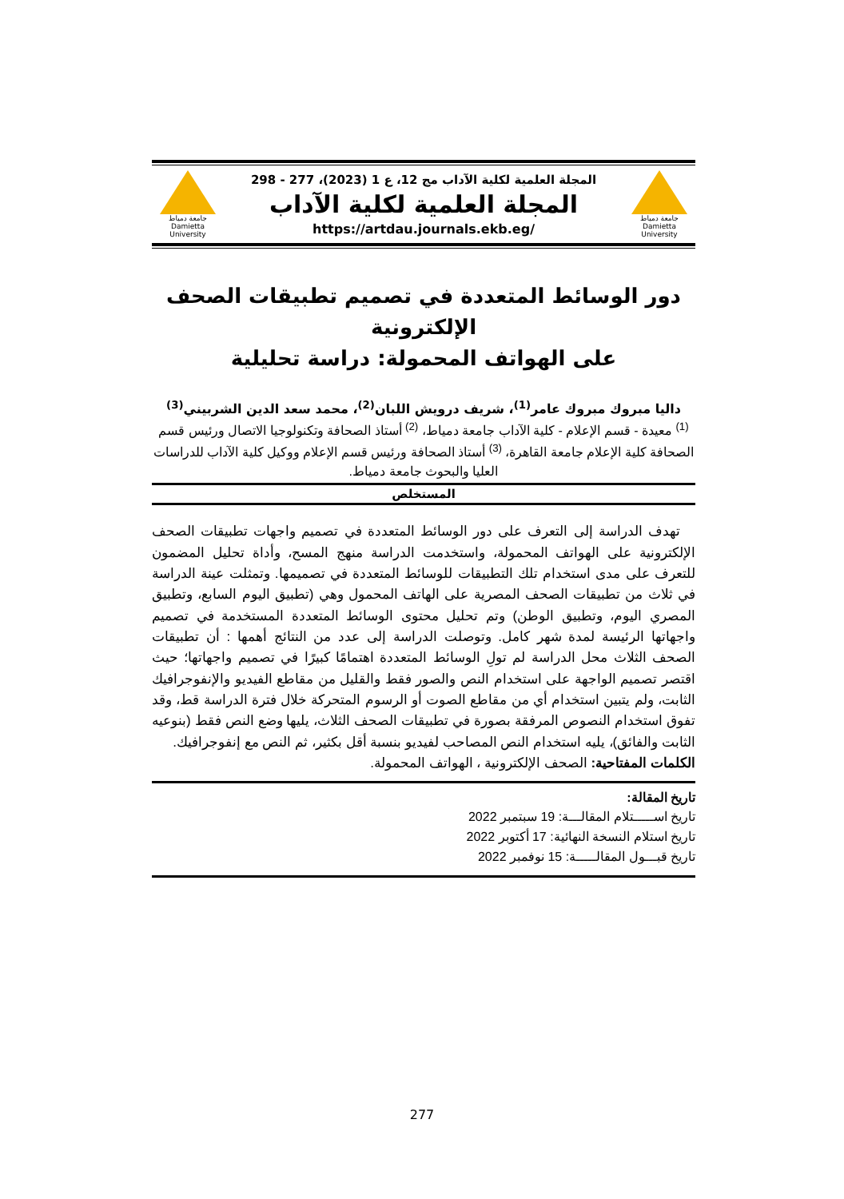جامعة دمياط
Damietta University
المجلة العلمية لكلية الآداب مج 12، ع 1 (2023)، 277 - 298
المجلة العلمية لكلية الآداب
https://artdau.journals.ekb.eg/
جامعة دمياط
Damietta University
دور الوسائط المتعددة في تصميم تطبيقات الصحف الإلكترونية
على الهواتف المحمولة: دراسة تحليلية
داليا مبروك مبروك عامر<sup>(1)</sup>، شريف درويش اللبان<sup>(2)</sup>، محمد سعد الدين الشربيني<sup>(3)</sup>
<sup>(1)</sup> معيدة - قسم الإعلام - كلية الآداب جامعة دمياط، <sup>(2)</sup> أستاذ الصحافة وتكنولوجيا الاتصال ورئيس قسم الصحافة كلية الإعلام جامعة القاهرة، <sup>(3)</sup> أستاذ الصحافة ورئيس قسم الإعلام ووكيل كلية الآداب للدراسات العليا والبحوث جامعة دمياط.
المستخلص
تهدف الدراسة إلى التعرف على دور الوسائط المتعددة في تصميم واجهات تطبيقات الصحف الإلكترونية على الهواتف المحمولة، واستخدمت الدراسة منهج المسح، وأداة تحليل المضمون للتعرف على مدى استخدام تلك التطبيقات للوسائط المتعددة في تصميمها. وتمثلت عينة الدراسة في ثلاث من تطبيقات الصحف المصرية على الهاتف المحمول وهي (تطبيق اليوم السابع، وتطبيق المصري اليوم، وتطبيق الوطن) وتم تحليل محتوى الوسائط المتعددة المستخدمة في تصميم واجهاتها الرئيسة لمدة شهر كامل. وتوصلت الدراسة إلى عدد من النتائج أهمها : أن تطبيقات الصحف الثلاث محل الدراسة لم تولِ الوسائط المتعددة اهتمامًا كبيرًا في تصميم واجهاتها؛ حيث اقتصر تصميم الواجهة على استخدام النص والصور فقط والقليل من مقاطع الفيديو والإنفوجرافيك الثابت، ولم يتبين استخدام أي من مقاطع الصوت أو الرسوم المتحركة خلال فترة الدراسة قط، وقد تفوق استخدام النصوص المرفقة بصورة في تطبيقات الصحف الثلاث، يليها وضع النص فقط (بنوعيه الثابت والفائق)، يليه استخدام النص المصاحب لفيديو بنسبة أقل بكثير، ثم النص مع إنفوجرافيك.
الكلمات المفتاحية: الصحف الإلكترونية ، الهواتف المحمولة.
تاريخ المقالة:
تاريخ اســـــتلام المقالـــة: 19 سبتمبر 2022
تاريخ استلام النسخة النهائية: 17 أكتوبر 2022
تاريخ قبـــول المقالـــــة: 15 نوفمبر 2022
277